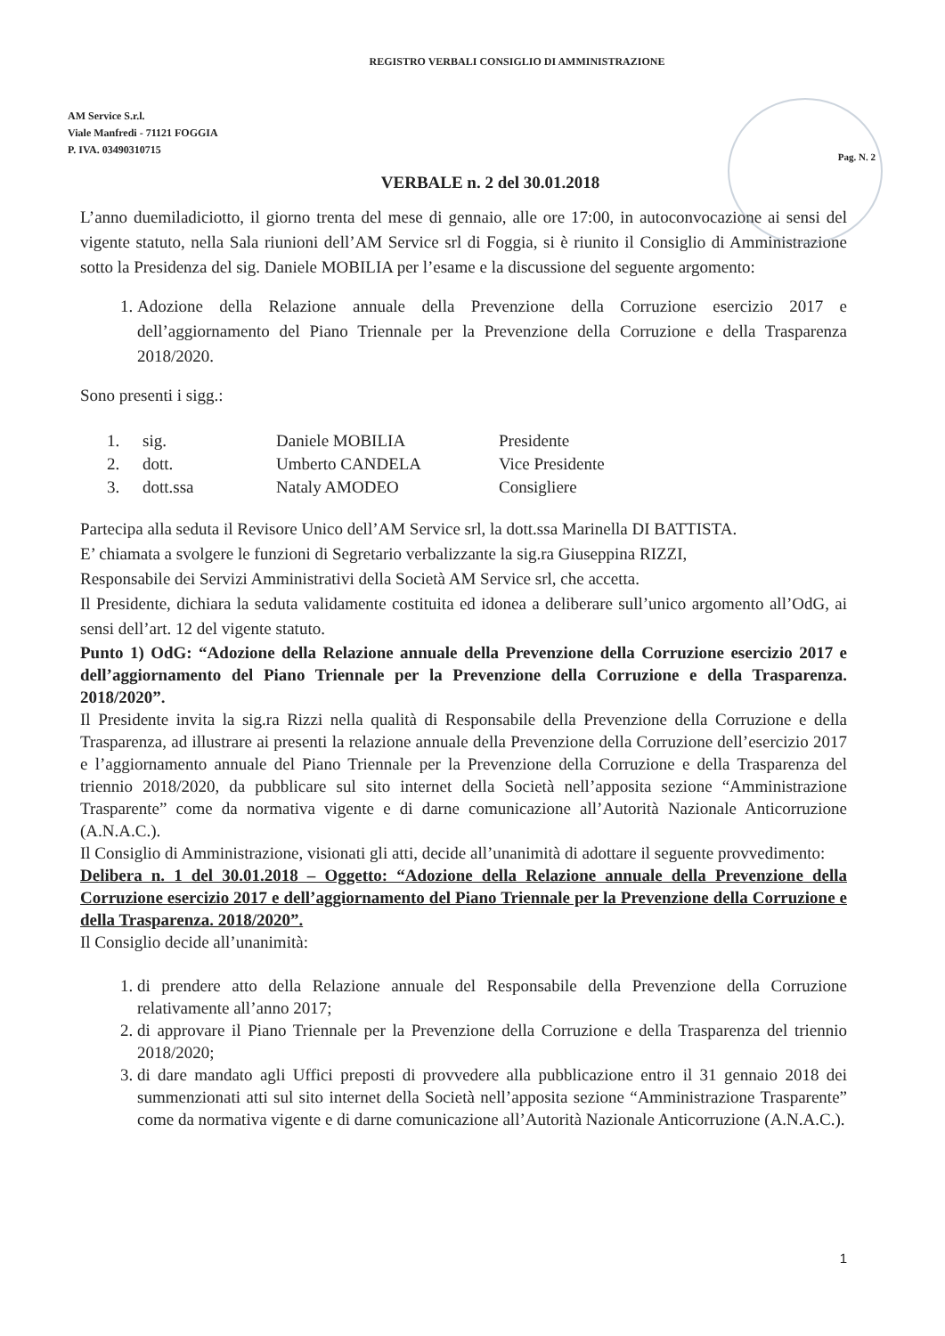REGISTRO VERBALI CONSIGLIO DI AMMINISTRAZIONE
AM Service S.r.l.
Viale Manfredi - 71121 FOGGIA
P. IVA. 03490310715
Pag. N. 2
VERBALE n. 2 del 30.01.2018
L’anno duemiladiciotto, il giorno trenta del mese di gennaio, alle ore 17:00, in autoconvocazione ai sensi del vigente statuto, nella Sala riunioni dell’AM Service srl di Foggia, si è riunito il Consiglio di Amministrazione sotto la Presidenza del sig. Daniele MOBILIA per l’esame e la discussione del seguente argomento:
1. Adozione della Relazione annuale della Prevenzione della Corruzione esercizio 2017 e dell’aggiornamento del Piano Triennale per la Prevenzione della Corruzione e della Trasparenza 2018/2020.
Sono presenti i sigg.:
| 1. | sig. | Daniele MOBILIA | Presidente |
| 2. | dott. | Umberto CANDELA | Vice Presidente |
| 3. | dott.ssa | Nataly AMODEO | Consigliere |
Partecipa alla seduta il Revisore Unico dell’AM Service srl, la dott.ssa Marinella DI BATTISTA.
E’ chiamata a svolgere le funzioni di Segretario verbalizzante la sig.ra Giuseppina RIZZI,
Responsabile dei Servizi Amministrativi della Società AM Service srl, che accetta.
Il Presidente, dichiara la seduta validamente costituita ed idonea a deliberare sull’unico argomento all’OdG, ai sensi dell’art. 12 del vigente statuto.
Punto 1) OdG: “Adozione della Relazione annuale della Prevenzione della Corruzione esercizio 2017 e dell’aggiornamento del Piano Triennale per la Prevenzione della Corruzione e della Trasparenza. 2018/2020”.
Il Presidente invita la sig.ra Rizzi nella qualità di Responsabile della Prevenzione della Corruzione e della Trasparenza, ad illustrare ai presenti la relazione annuale della Prevenzione della Corruzione dell’esercizio 2017 e l’aggiornamento annuale del Piano Triennale per la Prevenzione della Corruzione e della Trasparenza del triennio 2018/2020, da pubblicare sul sito internet della Società nell’apposita sezione “Amministrazione Trasparente” come da normativa vigente e di darne comunicazione all’Autorità Nazionale Anticorruzione (A.N.A.C.).
Il Consiglio di Amministrazione, visionati gli atti, decide all’unanimità di adottare il seguente provvedimento:
Delibera n. 1 del 30.01.2018 – Oggetto: “Adozione della Relazione annuale della Prevenzione della Corruzione esercizio 2017 e dell’aggiornamento del Piano Triennale per la Prevenzione della Corruzione e della Trasparenza. 2018/2020”.
Il Consiglio decide all’unanimità:
1. di prendere atto della Relazione annuale del Responsabile della Prevenzione della Corruzione relativamente all’anno 2017;
2. di approvare il Piano Triennale per la Prevenzione della Corruzione e della Trasparenza del triennio 2018/2020;
3. di dare mandato agli Uffici preposti di provvedere alla pubblicazione entro il 31 gennaio 2018 dei summenzionati atti sul sito internet della Società nell’apposita sezione “Amministrazione Trasparente” come da normativa vigente e di darne comunicazione all’Autorità Nazionale Anticorruzione (A.N.A.C.).
1